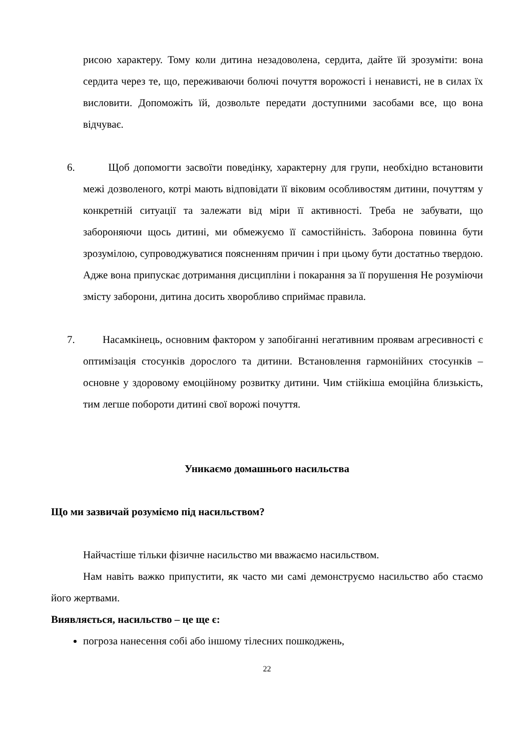рисою характеру. Тому коли дитина незадоволена, сердита, дайте їй зрозуміти: вона сердита через те, що, переживаючи болючі почуття ворожості і ненависті, не в силах їх висловити. Допоможіть їй, дозвольте передати доступними засобами все, що вона відчуває.
6. Щоб допомогти засвоїти поведінку, характерну для групи, необхідно встановити межі дозволеного, котрі мають відповідати її віковим особливостям дитини, почуттям у конкретній ситуації та залежати від міри її активності. Треба не забувати, що забороняючи щось дитині, ми обмежуємо її самостійність. Заборона повинна бути зрозумілою, супроводжуватися поясненням причин і при цьому бути достатньо твердою. Адже вона припускає дотримання дисципліни і покарання за її порушення Не розуміючи змісту заборони, дитина досить хворобливо сприймає правила.
7. Насамкінець, основним фактором у запобіганні негативним проявам агресивності є оптимізація стосунків дорослого та дитини. Встановлення гармонійних стосунків – основне у здоровому емоційному розвитку дитини. Чим стійкіша емоційна близькість, тим легше побороти дитині свої ворожі почуття.
Уникаємо домашнього насильства
Що ми зазвичай розуміємо під насильством?
Найчастіше тільки фізичне насильство ми вважаємо насильством.
Нам навіть важко припустити, як часто ми самі демонструємо насильство або стаємо його жертвами.
Виявляється, насильство – це ще є:
погроза нанесення собі або іншому тілесних пошкоджень,
22